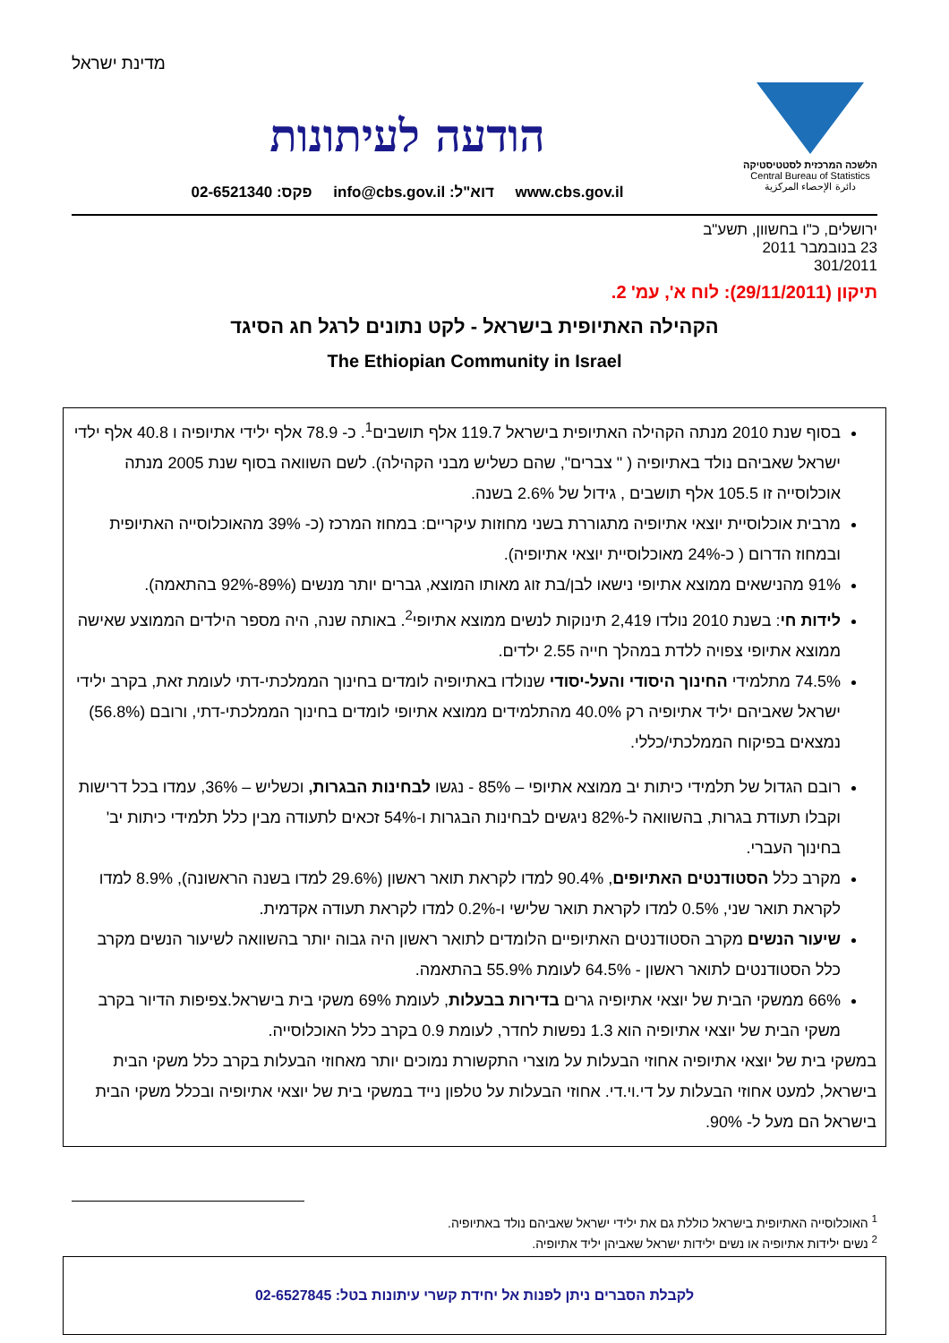מדינת ישראל
הלשכה המרכזית לסטטיסטיקה
Central Bureau of Statistics
دائرة الإحصاء المركزية
הודעה לעיתונות
www.cbs.gov.il דוא"ל: info@cbs.gov.il פקס: 02-6521340
ירושלים, כ"ו בחשוון, תשע"ב
23 בנובמבר 2011
301/2011
תיקון (29/11/2011): לוח א', עמ' 2.
הקהילה האתיופית בישראל - לקט נתונים לרגל חג הסיגד
The Ethiopian Community in Israel
בסוף שנת 2010 מנתה הקהילה האתיופית בישראל 119.7 אלף תושבים<sup>1</sup>. כ- 78.9 אלף ילידי אתיופיה ו 40.8 אלף ילדי ישראל שאביהם נולד באתיופיה ( " צברים", שהם כשליש מבני הקהילה). לשם השוואה בסוף שנת 2005 מנתה אוכלוסייה זו 105.5 אלף תושבים , גידול של 2.6% בשנה.
מרבית אוכלוסיית יוצאי אתיופיה מתגוררת בשני מחוזות עיקריים: במחוז המרכז (כ- 39% מהאוכלוסייה האתיופית ובמחוז הדרום ( כ-24% מאוכלוסיית יוצאי אתיופיה).
91% מהנישאים ממוצא אתיופי נישאו לבן/בת זוג מאותו המוצא, גברים יותר מנשים (89%-92% בהתאמה).
לידות חי: בשנת 2010 נולדו 2,419 תינוקות לנשים ממוצא אתיופי<sup>2</sup>. באותה שנה, היה מספר הילדים הממוצע שאישה ממוצא אתיופי צפויה ללדת במהלך חייה 2.55 ילדים.
74.5% מתלמידי החינוך היסודי והעל-יסודי שנולדו באתיופיה לומדים בחינוך הממלכתי-דתי לעומת זאת, בקרב ילידי ישראל שאביהם יליד אתיופיה רק 40.0% מהתלמידים ממוצא אתיופי לומדים בחינוך הממלכתי-דתי, ורובם (56.8%) נמצאים בפיקוח הממלכתי/כללי.
רובם הגדול של תלמידי כיתות יב ממוצא אתיופי – 85% - נגשו לבחינות הבגרות, וכשליש – 36%, עמדו בכל דרישות וקבלו תעודת בגרות, בהשוואה ל-82% ניגשים לבחינות הבגרות ו-54% זכאים לתעודה מבין כלל תלמידי כיתות יב' בחינוך העברי.
מקרב כלל הסטודנטים האתיופים, 90.4% למדו לקראת תואר ראשון (29.6% למדו בשנה הראשונה), 8.9% למדו לקראת תואר שני, 0.5% למדו לקראת תואר שלישי ו-0.2% למדו לקראת תעודה אקדמית.
שיעור הנשים מקרב הסטודנטים האתיופיים הלומדים לתואר ראשון היה גבוה יותר בהשוואה לשיעור הנשים מקרב כלל הסטודנטים לתואר ראשון - 64.5% לעומת 55.9% בהתאמה.
66% ממשקי הבית של יוצאי אתיופיה גרים בדירות בבעלות, לעומת 69% משקי בית בישראל.צפיפות הדיור בקרב משקי הבית של יוצאי אתיופיה הוא 1.3 נפשות לחדר, לעומת 0.9 בקרב כלל האוכלוסייה.
במשקי בית של יוצאי אתיופיה אחוזי הבעלות על מוצרי התקשורת נמוכים יותר מאחוזי הבעלות בקרב כלל משקי הבית בישראל, למעט אחוזי הבעלות על די.וי.די. אחוזי הבעלות על טלפון נייד במשקי בית של יוצאי אתיופיה ובכלל משקי הבית בישראל הם מעל ל- 90%.
<sup>1</sup> האוכלוסייה האתיופית בישראל כוללת גם את ילידי ישראל שאביהם נולד באתיופיה.
<sup>2</sup> נשים ילידות אתיופיה או נשים ילידות ישראל שאביהן יליד אתיופיה.
לקבלת הסברים ניתן לפנות אל יחידת קשרי עיתונות בטל: 02-6527845